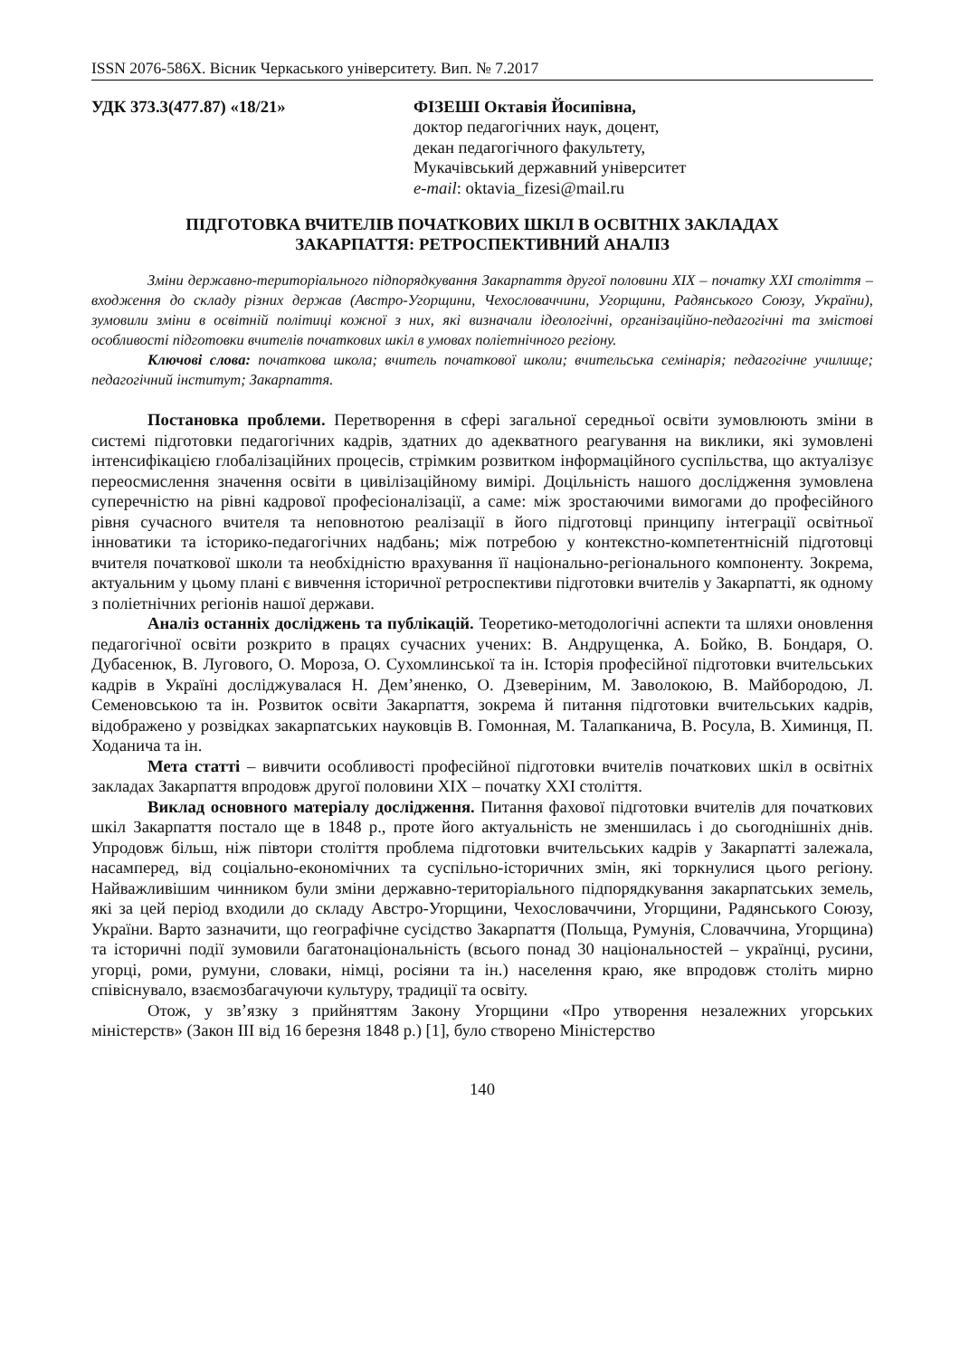ISSN 2076-586Х. Вісник Черкаського університету. Вип. № 7.2017
УДК 373.3(477.87) «18/21» ФІЗЕШІ Октавія Йосипівна,
доктор педагогічних наук, доцент,
декан педагогічного факультету,
Мукачівський державний університет
e-mail: oktavia_fizesi@mail.ru
ПІДГОТОВКА ВЧИТЕЛІВ ПОЧАТКОВИХ ШКІЛ В ОСВІТНІХ ЗАКЛАДАХ
ЗАКАРПАТТЯ: РЕТРОСПЕКТИВНИЙ АНАЛІЗ
Зміни державно-територіального підпорядкування Закарпаття другої половини ХІХ – початку ХХІ століття – входження до складу різних держав (Австро-Угорщини, Чехословаччини, Угорщини, Радянського Союзу, України), зумовили зміни в освітній політиці кожної з них, які визначали ідеологічні, організаційно-педагогічні та змістові особливості підготовки вчителів початкових шкіл в умовах поліетнічного регіону.
Ключові слова: початкова школа; вчитель початкової школи; вчительська семінарія; педагогічне училище; педагогічний інститут; Закарпаття.
Постановка проблеми. Перетворення в сфері загальної середньої освіти зумовлюють зміни в системі підготовки педагогічних кадрів, здатних до адекватного реагування на виклики, які зумовлені інтенсифікацією глобалізаційних процесів, стрімким розвитком інформаційного суспільства, що актуалізує переосмислення значення освіти в цивілізаційному вимірі. Доцільність нашого дослідження зумовлена суперечністю на рівні кадрової професіоналізації, а саме: між зростаючими вимогами до професійного рівня сучасного вчителя та неповнотою реалізації в його підготовці принципу інтеграції освітньої інноватики та історико-педагогічних надбань; між потребою у контекстно-компетентнісній підготовці вчителя початкової школи та необхідністю врахування її національно-регіонального компоненту. Зокрема, актуальним у цьому плані є вивчення історичної ретроспективи підготовки вчителів у Закарпатті, як одному з поліетнічних регіонів нашої держави.
Аналіз останніх досліджень та публікацій. Теоретико-методологічні аспекти та шляхи оновлення педагогічної освіти розкрито в працях сучасних учених: В. Андрущенка, А. Бойко, В. Бондаря, О. Дубасенюк, В. Лугового, О. Мороза, О. Сухомлинської та ін. Історія професійної підготовки вчительських кадрів в Україні досліджувалася Н. Дем’яненко, О. Дзеверіним, М. Заволокою, В. Майбородою, Л. Семеновською та ін. Розвиток освіти Закарпаття, зокрема й питання підготовки вчительських кадрів, відображено у розвідках закарпатських науковців В. Гомонная, М. Талапканича, В. Росула, В. Химинця, П. Ходанича та ін.
Мета статті – вивчити особливості професійної підготовки вчителів початкових шкіл в освітніх закладах Закарпаття впродовж другої половини ХІХ – початку ХХІ століття.
Виклад основного матеріалу дослідження. Питання фахової підготовки вчителів для початкових шкіл Закарпаття постало ще в 1848 р., проте його актуальність не зменшилась і до сьогоднішніх днів. Упродовж більш, ніж півтори століття проблема підготовки вчительських кадрів у Закарпатті залежала, насамперед, від соціально-економічних та суспільно-історичних змін, які торкнулися цього регіону. Найважливішим чинником були зміни державно-територіального підпорядкування закарпатських земель, які за цей період входили до складу Австро-Угорщини, Чехословаччини, Угорщини, Радянського Союзу, України. Варто зазначити, що географічне сусідство Закарпаття (Польща, Румунія, Словаччина, Угорщина) та історичні події зумовили багатонаціональність (всього понад 30 національностей – українці, русини, угорці, роми, румуни, словаки, німці, росіяни та ін.) населення краю, яке впродовж століть мирно співіснувало, взаємозбагачуючи культуру, традиції та освіту.
Отож, у зв’язку з прийняттям Закону Угорщини «Про утворення незалежних угорських міністерств» (Закон ІІІ від 16 березня 1848 р.) [1], було створено Міністерство
140